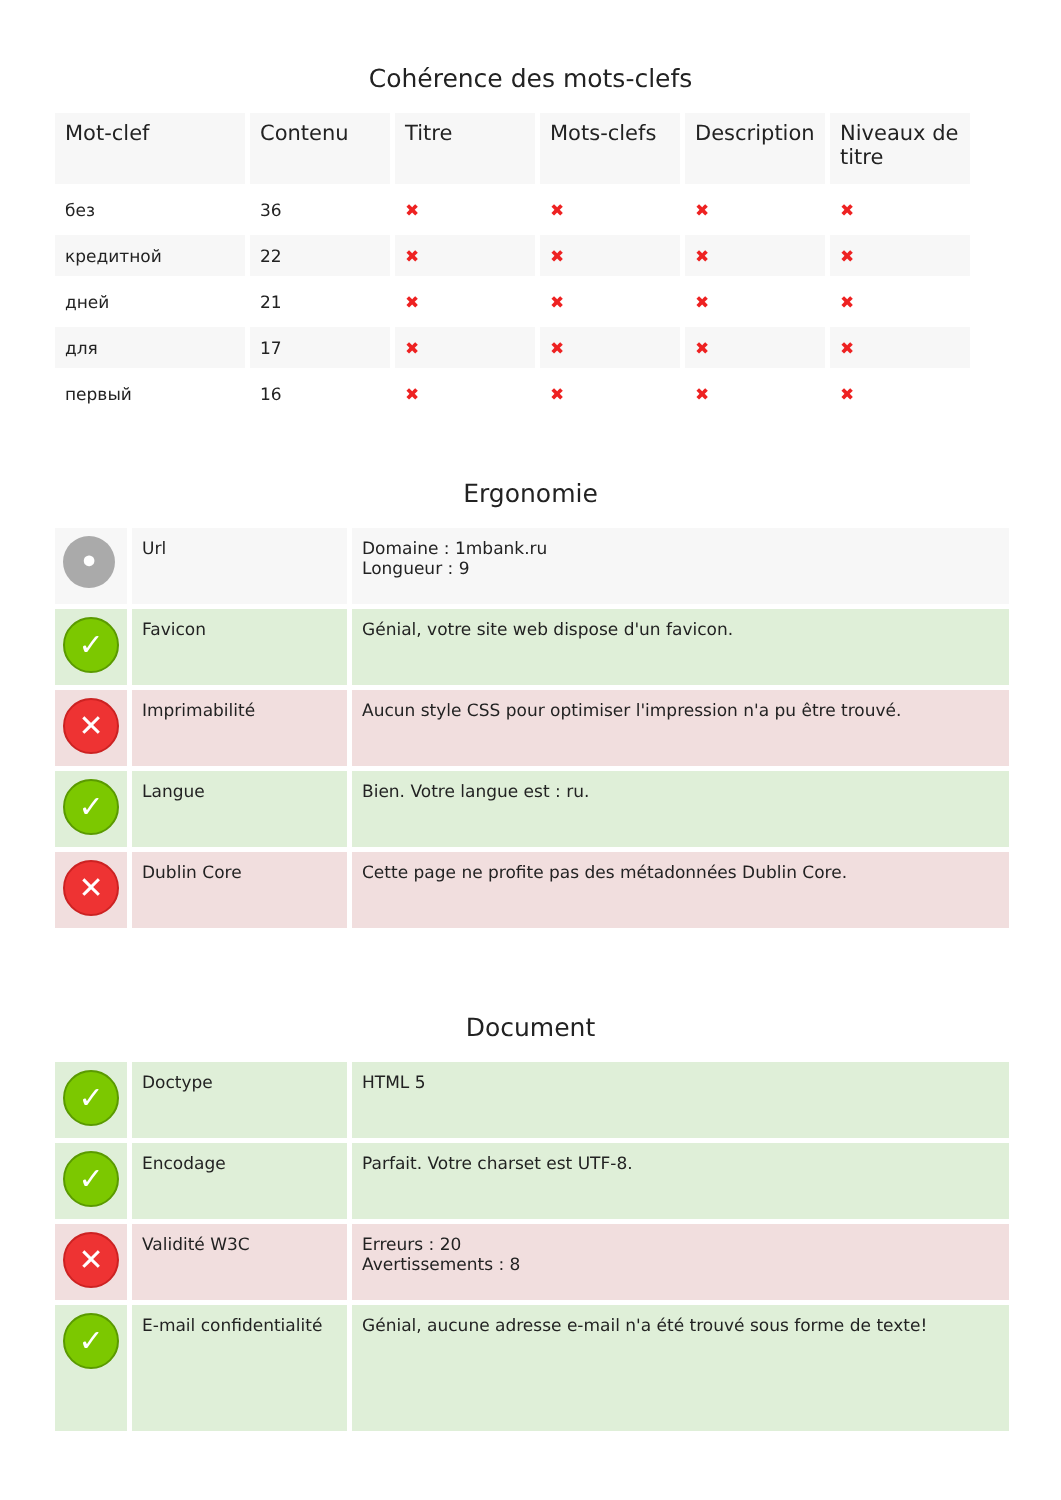Cohérence des mots-clefs
| Mot-clef | Contenu | Titre | Mots-clefs | Description | Niveaux de titre |
| --- | --- | --- | --- | --- | --- |
| без | 36 | ✖ | ✖ | ✖ | ✖ |
| кредитной | 22 | ✖ | ✖ | ✖ | ✖ |
| дней | 21 | ✖ | ✖ | ✖ | ✖ |
| для | 17 | ✖ | ✖ | ✖ | ✖ |
| первый | 16 | ✖ | ✖ | ✖ | ✖ |
Ergonomie
| • | Url | Domaine : 1mbank.ru Longueur : 9 |
| ✓ | Favicon | Génial, votre site web dispose d'un favicon. |
| ✕ | Imprimabilité | Aucun style CSS pour optimiser l'impression n'a pu être trouvé. |
| ✓ | Langue | Bien. Votre langue est : ru. |
| ✕ | Dublin Core | Cette page ne profite pas des métadonnées Dublin Core. |
Document
| ✓ | Doctype | HTML 5 |
| ✓ | Encodage | Parfait. Votre charset est UTF-8. |
| ✕ | Validité W3C | Erreurs : 20 Avertissements : 8 |
| ✓ | E-mail confidentialité | Génial, aucune adresse e-mail n'a été trouvé sous forme de texte! |